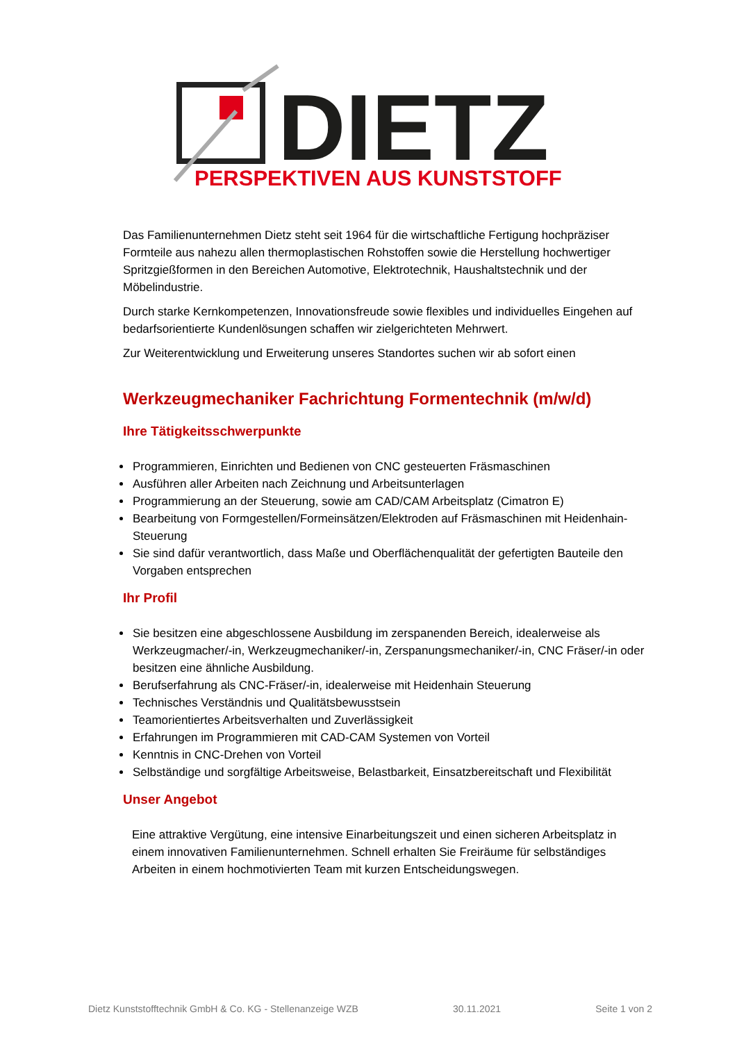DIETZ
PERSPEKTIVEN AUS KUNSTSTOFF
Das Familienunternehmen Dietz steht seit 1964 für die wirtschaftliche Fertigung hochpräziser Formteile aus nahezu allen thermoplastischen Rohstoffen sowie die Herstellung hochwertiger Spritzgießformen in den Bereichen Automotive, Elektrotechnik, Haushaltstechnik und der Möbelindustrie.
Durch starke Kernkompetenzen, Innovationsfreude sowie flexibles und individuelles Eingehen auf bedarfsorientierte Kundenlösungen schaffen wir zielgerichteten Mehrwert.
Zur Weiterentwicklung und Erweiterung unseres Standortes suchen wir ab sofort einen
Werkzeugmechaniker Fachrichtung Formentechnik (m/w/d)
Ihre Tätigkeitsschwerpunkte
Programmieren, Einrichten und Bedienen von CNC gesteuerten Fräsmaschinen
Ausführen aller Arbeiten nach Zeichnung und Arbeitsunterlagen
Programmierung an der Steuerung, sowie am CAD/CAM Arbeitsplatz (Cimatron E)
Bearbeitung von Formgestellen/Formeinsätzen/Elektroden auf Fräsmaschinen mit Heidenhain-Steuerung
Sie sind dafür verantwortlich, dass Maße und Oberflächenqualität der gefertigten Bauteile den Vorgaben entsprechen
Ihr Profil
Sie besitzen eine abgeschlossene Ausbildung im zerspanenden Bereich, idealerweise als Werkzeugmacher/-in, Werkzeugmechaniker/-in, Zerspanungsmechaniker/-in, CNC Fräser/-in oder besitzen eine ähnliche Ausbildung.
Berufserfahrung als CNC-Fräser/-in, idealerweise mit Heidenhain Steuerung
Technisches Verständnis und Qualitätsbewusstsein
Teamorientiertes Arbeitsverhalten und Zuverlässigkeit
Erfahrungen im Programmieren mit CAD-CAM Systemen von Vorteil
Kenntnis in CNC-Drehen von Vorteil
Selbständige und sorgfältige Arbeitsweise, Belastbarkeit, Einsatzbereitschaft und Flexibilität
Unser Angebot
Eine attraktive Vergütung, eine intensive Einarbeitungszeit und einen sicheren Arbeitsplatz in einem innovativen Familienunternehmen. Schnell erhalten Sie Freiräume für selbständiges Arbeiten in einem hochmotivierten Team mit kurzen Entscheidungswegen.
Dietz Kunststofftechnik GmbH & Co. KG - Stellenanzeige WZB 30.11.2021 Seite 1 von 2